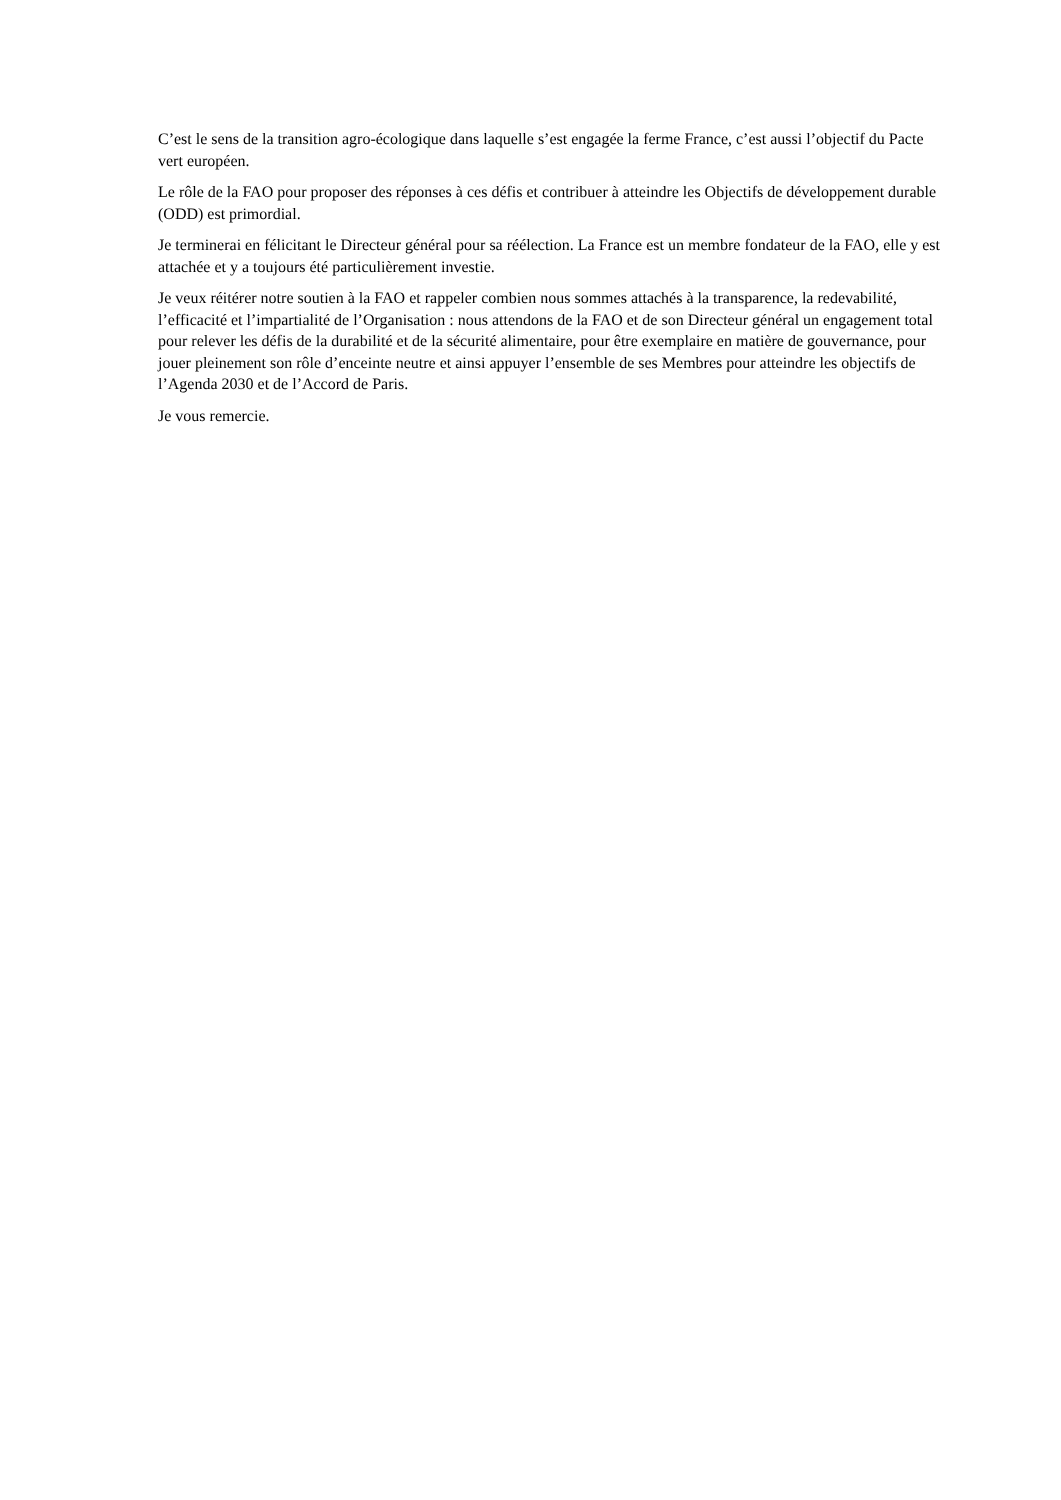C’est le sens de la transition agro-écologique dans laquelle s’est engagée la ferme France, c’est aussi l’objectif du Pacte vert européen.
Le rôle de la FAO pour proposer des réponses à ces défis et contribuer à atteindre les Objectifs de développement durable (ODD) est primordial.
Je terminerai en félicitant le Directeur général pour sa réélection. La France est un membre fondateur de la FAO, elle y est attachée et y a toujours été particulièrement investie.
Je veux réitérer notre soutien à la FAO et rappeler combien nous sommes attachés à la transparence, la redevabilité, l’efficacité et l’impartialité de l’Organisation : nous attendons de la FAO et de son Directeur général un engagement total pour relever les défis de la durabilité et de la sécurité alimentaire, pour être exemplaire en matière de gouvernance, pour jouer pleinement son rôle d’enceinte neutre et ainsi appuyer l’ensemble de ses Membres pour atteindre les objectifs de l’Agenda 2030 et de l’Accord de Paris.
Je vous remercie.